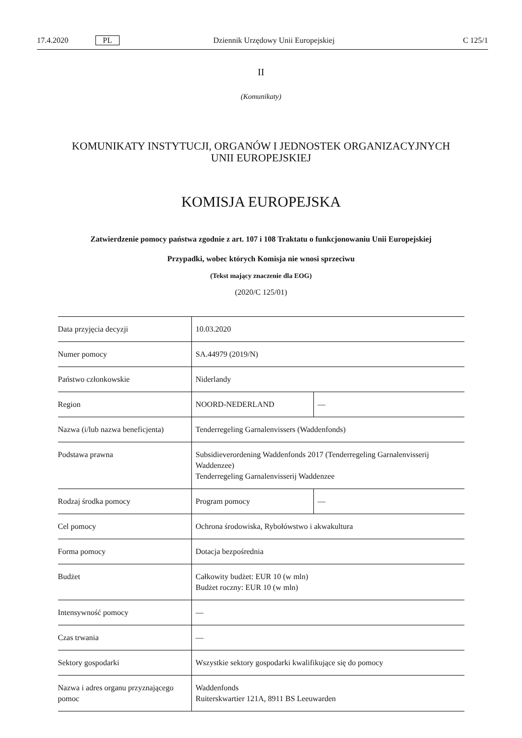17.4.2020 PL Dziennik Urzędowy Unii Europejskiej C 125/1
II
(Komunikaty)
KOMUNIKATY INSTYTUCJI, ORGANÓW I JEDNOSTEK ORGANIZACYJNYCH
UNII EUROPEJSKIEJ
KOMISJA EUROPEJSKA
Zatwierdzenie pomocy państwa zgodnie z art. 107 i 108 Traktatu o funkcjonowaniu Unii Europejskiej
Przypadki, wobec których Komisja nie wnosi sprzeciwu
(Tekst mający znaczenie dla EOG)
(2020/C 125/01)
| Data przyjęcia decyzji | 10.03.2020 | |
| Numer pomocy | SA.44979 (2019/N) | |
| Państwo członkowskie | Niderlandy | |
| Region | NOORD-NEDERLAND | — |
| Nazwa (i/lub nazwa beneficjenta) | Tenderregeling Garnalenvissers (Waddenfonds) | |
| Podstawa prawna | Subsidieverordening Waddenfonds 2017 (Tenderregeling Garnalenvisserij Waddenzee) Tenderregeling Garnalenvisserij Waddenzee | |
| Rodzaj środka pomocy | Program pomocy | — |
| Cel pomocy | Ochrona środowiska, Rybołówstwo i akwakultura | |
| Forma pomocy | Dotacja bezpośrednia | |
| Budżet | Całkowity budżet: EUR 10 (w mln) Budżet roczny: EUR 10 (w mln) | |
| Intensywność pomocy | — | |
| Czas trwania | — | |
| Sektory gospodarki | Wszystkie sektory gospodarki kwalifikujące się do pomocy | |
| Nazwa i adres organu przyznającego pomoc | Waddenfonds Ruiterskwartier 121A, 8911 BS Leeuwarden | |